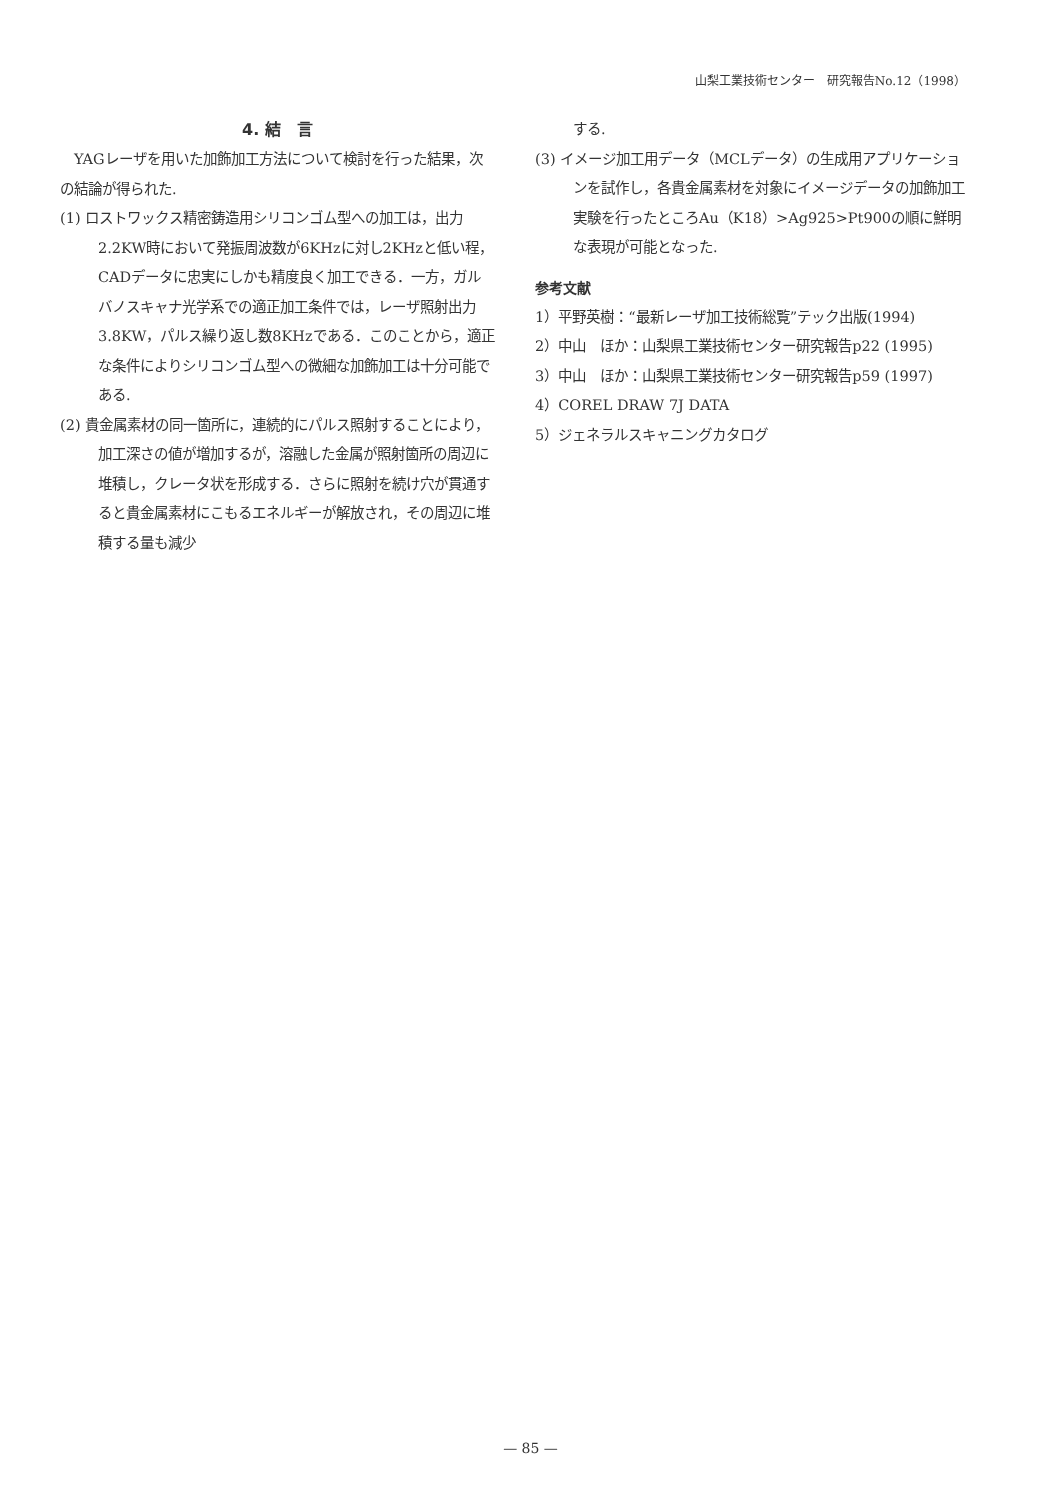山梨工業技術センター　研究報告No.12（1998）
4. 結　言
　YAGレーザを用いた加飾加工方法について検討を行った結果，次の結論が得られた.
(1) ロストワックス精密鋳造用シリコンゴム型への加工は，出力2.2KW時において発振周波数が6KHzに対し2KHzと低い程，CADデータに忠実にしかも精度良く加工できる．一方，ガルバノスキャナ光学系での適正加工条件では，レーザ照射出力3.8KW，パルス繰り返し数8KHzである．このことから，適正な条件によりシリコンゴム型への微細な加飾加工は十分可能である.
(2) 貴金属素材の同一箇所に，連続的にパルス照射することにより，加工深さの値が増加するが，溶融した金属が照射箇所の周辺に堆積し，クレータ状を形成する．さらに照射を続け穴が貫通すると貴金属素材にこもるエネルギーが解放され，その周辺に堆積する量も減少
する.
(3) イメージ加工用データ（MCLデータ）の生成用アプリケーションを試作し，各貴金属素材を対象にイメージデータの加飾加工実験を行ったところAu（K18）>Ag925>Pt900の順に鮮明な表現が可能となった.
参考文献
1）平野英樹：“最新レーザ加工技術総覧”テック出版(1994)
2）中山　ほか：山梨県工業技術センター研究報告p22 (1995)
3）中山　ほか：山梨県工業技術センター研究報告p59 (1997)
4）COREL DRAW 7J DATA
5）ジェネラルスキャニングカタログ
— 85 —